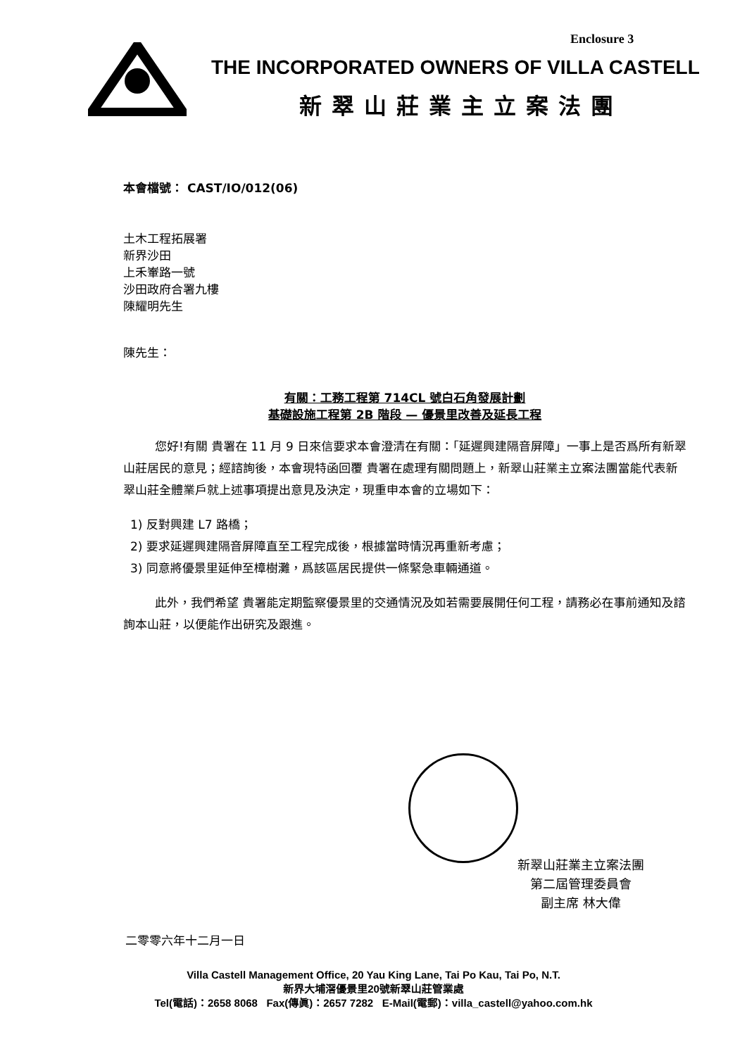Enclosure 3
THE INCORPORATED OWNERS OF VILLA CASTELL
新翠山莊業主立案法團
本會檔號： CAST/IO/012(06)
土木工程拓展署
新界沙田
上禾輋路一號
沙田政府合署九樓
陳耀明先生
陳先生：
有關：工務工程第 714CL 號白石角發展計劃
基礎設施工程第 2B 階段 — 優景里改善及延長工程
您好!有關 貴署在 11 月 9 日來信要求本會澄清在有關：「延遲興建隔音屏障」一事上是否爲所有新翠山莊居民的意見；經諮詢後，本會現特函回覆 貴署在處理有關問題上，新翠山莊業主立案法團當能代表新翠山莊全體業戶就上述事項提出意見及決定，現重申本會的立場如下：
1) 反對興建 L7 路橋；
2) 要求延遲興建隔音屏障直至工程完成後，根據當時情況再重新考慮；
3) 同意將優景里延伸至樟樹灘，爲該區居民提供一條緊急車輛通道。
此外，我們希望 貴署能定期監察優景里的交通情況及如若需要展開任何工程，請務必在事前通知及諮詢本山莊，以便能作出研究及跟進。
新翠山莊業主立案法團
第二屆管理委員會
副主席 林大偉
二零零六年十二月一日
Villa Castell Management Office, 20 Yau King Lane, Tai Po Kau, Tai Po, N.T.
新界大埔滘優景里20號新翠山莊管業處
Tel(電話)：2658 8068 Fax(傳眞)：2657 7282 E-Mail(電郵)：villa_castell@yahoo.com.hk